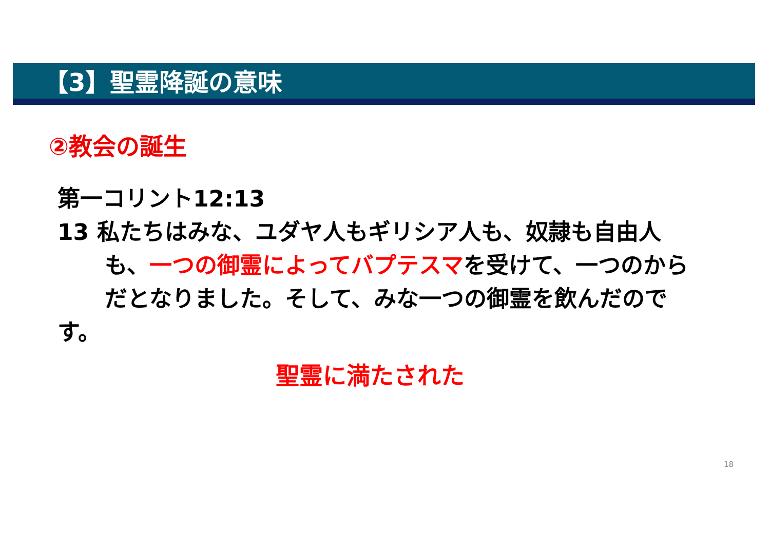【3】聖霊降誕の意味
②教会の誕生
第一コリント12:13
13 私たちはみな、ユダヤ人もギリシア人も、奴隷も自由人
も、一つの御霊によってバプテスマを受けて、一つのから
だとなりました。そして、みな一つの御霊を飲んだので
す。
聖霊に満たされた
18